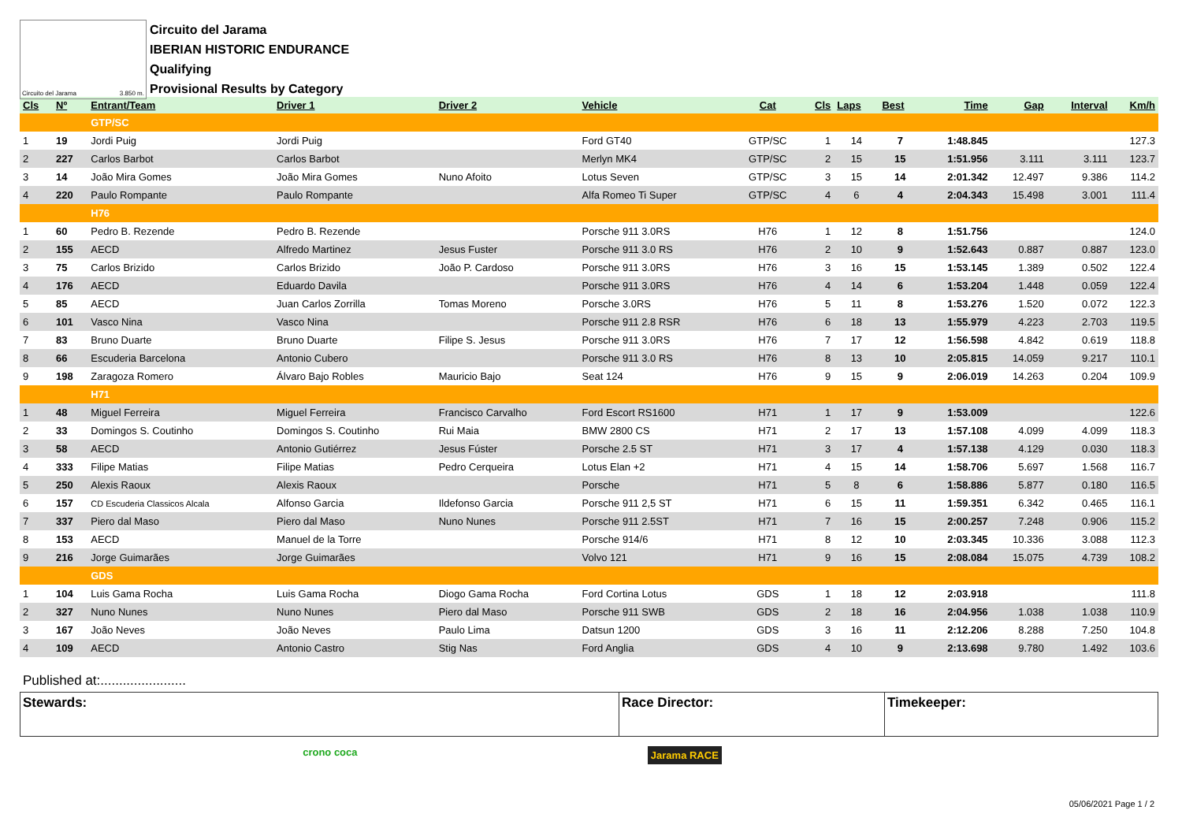Circuito del Jarama 3.850 m.
Circuito del Jarama
IBERIAN HISTORIC ENDURANCE
Qualifying
Provisional Results by Category
| Cls | Nº | Entrant/Team | Driver 1 | Driver 2 | Vehicle | Cat | Cls | Laps | Best | Time | Gap | Interval | Km/h |
| --- | --- | --- | --- | --- | --- | --- | --- | --- | --- | --- | --- | --- | --- |
| | | GTP/SC | | | | | | | | | | | |
| 1 | 19 | Jordi Puig | Jordi Puig | | Ford GT40 | GTP/SC | 1 | 14 | 7 | 1:48.845 | | | 127.3 |
| 2 | 227 | Carlos Barbot | Carlos Barbot | | Merlyn MK4 | GTP/SC | 2 | 15 | 15 | 1:51.956 | 3.111 | 3.111 | 123.7 |
| 3 | 14 | João Mira Gomes | João Mira Gomes | Nuno Afoito | Lotus Seven | GTP/SC | 3 | 15 | 14 | 2:01.342 | 12.497 | 9.386 | 114.2 |
| 4 | 220 | Paulo Rompante | Paulo Rompante | | Alfa Romeo Ti Super | GTP/SC | 4 | 6 | 4 | 2:04.343 | 15.498 | 3.001 | 111.4 |
| | | H76 | | | | | | | | | | | |
| 1 | 60 | Pedro B. Rezende | Pedro B. Rezende | | Porsche 911 3.0RS | H76 | 1 | 12 | 8 | 1:51.756 | | | 124.0 |
| 2 | 155 | AECD | Alfredo Martinez | Jesus Fuster | Porsche 911 3.0 RS | H76 | 2 | 10 | 9 | 1:52.643 | 0.887 | 0.887 | 123.0 |
| 3 | 75 | Carlos Brizido | Carlos Brizido | João P. Cardoso | Porsche 911 3.0RS | H76 | 3 | 16 | 15 | 1:53.145 | 1.389 | 0.502 | 122.4 |
| 4 | 176 | AECD | Eduardo Davila | | Porsche 911 3.0RS | H76 | 4 | 14 | 6 | 1:53.204 | 1.448 | 0.059 | 122.4 |
| 5 | 85 | AECD | Juan Carlos Zorrilla | Tomas Moreno | Porsche 3.0RS | H76 | 5 | 11 | 8 | 1:53.276 | 1.520 | 0.072 | 122.3 |
| 6 | 101 | Vasco Nina | Vasco Nina | | Porsche 911 2.8 RSR | H76 | 6 | 18 | 13 | 1:55.979 | 4.223 | 2.703 | 119.5 |
| 7 | 83 | Bruno Duarte | Bruno Duarte | Filipe S. Jesus | Porsche 911 3.0RS | H76 | 7 | 17 | 12 | 1:56.598 | 4.842 | 0.619 | 118.8 |
| 8 | 66 | Escuderia Barcelona | Antonio Cubero | | Porsche 911 3.0 RS | H76 | 8 | 13 | 10 | 2:05.815 | 14.059 | 9.217 | 110.1 |
| 9 | 198 | Zaragoza Romero | Álvaro Bajo Robles | Mauricio Bajo | Seat 124 | H76 | 9 | 15 | 9 | 2:06.019 | 14.263 | 0.204 | 109.9 |
| | | H71 | | | | | | | | | | | |
| 1 | 48 | Miguel Ferreira | Miguel Ferreira | Francisco Carvalho | Ford Escort RS1600 | H71 | 1 | 17 | 9 | 1:53.009 | | | 122.6 |
| 2 | 33 | Domingos S. Coutinho | Domingos S. Coutinho | Rui Maia | BMW 2800 CS | H71 | 2 | 17 | 13 | 1:57.108 | 4.099 | 4.099 | 118.3 |
| 3 | 58 | AECD | Antonio Gutiérrez | Jesus Fúster | Porsche 2.5 ST | H71 | 3 | 17 | 4 | 1:57.138 | 4.129 | 0.030 | 118.3 |
| 4 | 333 | Filipe Matias | Filipe Matias | Pedro Cerqueira | Lotus Elan +2 | H71 | 4 | 15 | 14 | 1:58.706 | 5.697 | 1.568 | 116.7 |
| 5 | 250 | Alexis Raoux | Alexis Raoux | | Porsche | H71 | 5 | 8 | 6 | 1:58.886 | 5.877 | 0.180 | 116.5 |
| 6 | 157 | CD Escuderia Classicos Alcala | Alfonso Garcia | Ildefonso Garcia | Porsche 911 2,5 ST | H71 | 6 | 15 | 11 | 1:59.351 | 6.342 | 0.465 | 116.1 |
| 7 | 337 | Piero dal Maso | Piero dal Maso | Nuno Nunes | Porsche 911 2.5ST | H71 | 7 | 16 | 15 | 2:00.257 | 7.248 | 0.906 | 115.2 |
| 8 | 153 | AECD | Manuel de la Torre | | Porsche 914/6 | H71 | 8 | 12 | 10 | 2:03.345 | 10.336 | 3.088 | 112.3 |
| 9 | 216 | Jorge Guimarães | Jorge Guimarães | | Volvo 121 | H71 | 9 | 16 | 15 | 2:08.084 | 15.075 | 4.739 | 108.2 |
| | | GDS | | | | | | | | | | | |
| 1 | 104 | Luis Gama Rocha | Luis Gama Rocha | Diogo Gama Rocha | Ford Cortina Lotus | GDS | 1 | 18 | 12 | 2:03.918 | | | 111.8 |
| 2 | 327 | Nuno Nunes | Nuno Nunes | Piero dal Maso | Porsche 911 SWB | GDS | 2 | 18 | 16 | 2:04.956 | 1.038 | 1.038 | 110.9 |
| 3 | 167 | João Neves | João Neves | Paulo Lima | Datsun 1200 | GDS | 3 | 16 | 11 | 2:12.206 | 8.288 | 7.250 | 104.8 |
| 4 | 109 | AECD | Antonio Castro | Stig Nas | Ford Anglia | GDS | 4 | 10 | 9 | 2:13.698 | 9.780 | 1.492 | 103.6 |
Published at:.......................
Stewards: Race Director: Timekeeper:
crono coca Jarama RACE
05/06/2021 Page 1 / 2